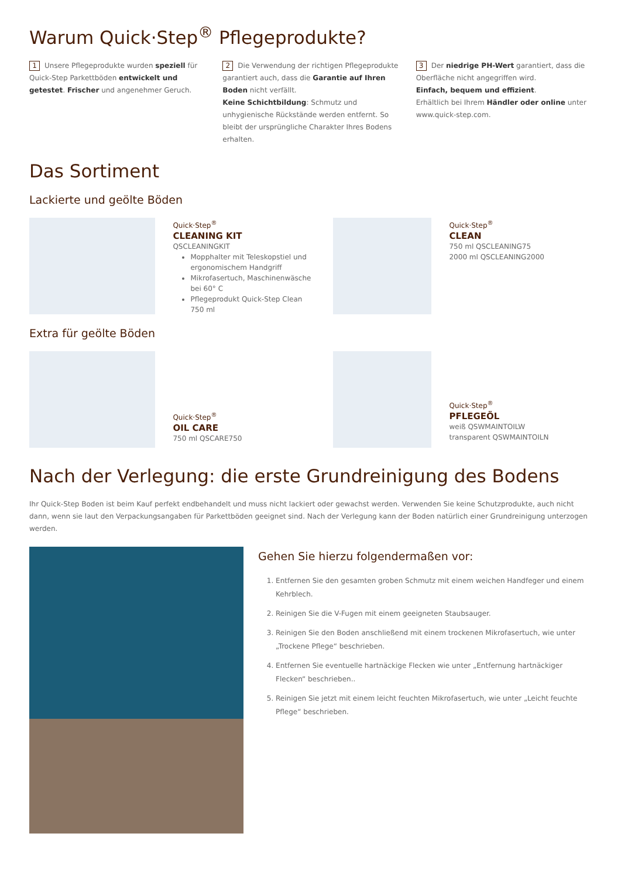Warum Quick·Step<sup>®</sup> Pflegeprodukte?
1 Unsere Pflegeprodukte wurden speziell für Quick-Step Parkettböden entwickelt und getestet. Frischer und angenehmer Geruch.
2 Die Verwendung der richtigen Pflegeprodukte garantiert auch, dass die Garantie auf Ihren Boden nicht verfällt.
Keine Schichtbildung: Schmutz und unhygienische Rückstände werden entfernt. So bleibt der ursprüngliche Charakter Ihres Bodens erhalten.
3 Der niedrige PH-Wert garantiert, dass die Oberfläche nicht angegriffen wird.
Einfach, bequem und effizient.
Erhältlich bei Ihrem Händler oder online unter www.quick-step.com.
Das Sortiment
Lackierte und geölte Böden
Quick·Step<sup>®</sup>
CLEANING KIT
QSCLEANINGKIT
Mopphalter mit Teleskopstiel und ergonomischem Handgriff
Mikrofasertuch, Maschinenwäsche bei 60° C
Pflegeprodukt Quick-Step Clean 750 ml
Quick·Step<sup>®</sup>
CLEAN
750 ml QSCLEANING75
2000 ml QSCLEANING2000
Extra für geölte Böden
Quick·Step<sup>®</sup>
OIL CARE
750 ml QSCARE750
Quick·Step<sup>®</sup>
PFLEGEÖL
weiß QSWMAINTOILW
transparent QSWMAINTOILN
Nach der Verlegung: die erste Grundreinigung des Bodens
Ihr Quick-Step Boden ist beim Kauf perfekt endbehandelt und muss nicht lackiert oder gewachst werden. Verwenden Sie keine Schutzprodukte, auch nicht dann, wenn sie laut den Verpackungsangaben für Parkettböden geeignet sind. Nach der Verlegung kann der Boden natürlich einer Grundreinigung unterzogen werden.
Gehen Sie hierzu folgendermaßen vor:
1. Entfernen Sie den gesamten groben Schmutz mit einem weichen Handfeger und einem Kehrblech.
2. Reinigen Sie die V-Fugen mit einem geeigneten Staubsauger.
3. Reinigen Sie den Boden anschließend mit einem trockenen Mikrofasertuch, wie unter „Trockene Pflege“ beschrieben.
4. Entfernen Sie eventuelle hartnäckige Flecken wie unter „Entfernung hartnäckiger Flecken“ beschrieben..
5. Reinigen Sie jetzt mit einem leicht feuchten Mikrofasertuch, wie unter „Leicht feuchte Pflege“ beschrieben.